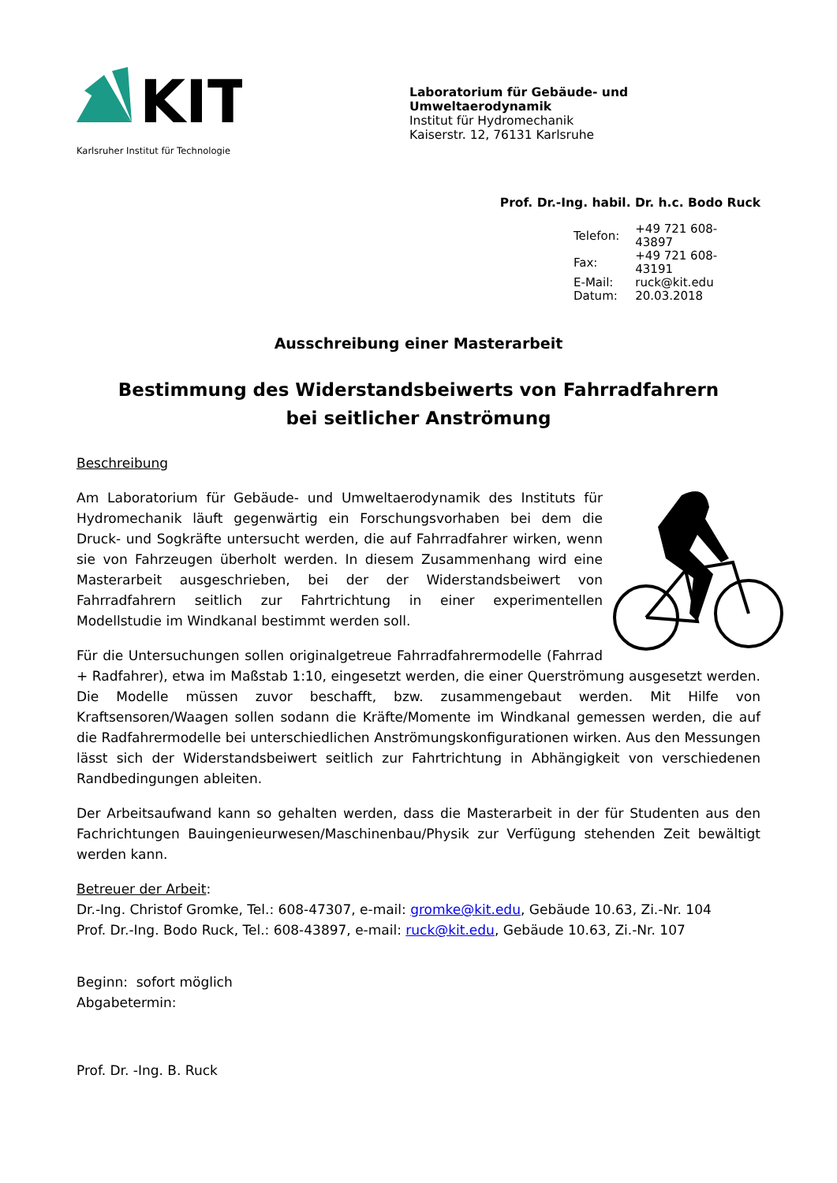KIT
Karlsruher Institut für Technologie
Laboratorium für Gebäude- und Umweltaerodynamik
Institut für Hydromechanik
Kaiserstr. 12, 76131 Karlsruhe
Prof. Dr.-Ing. habil. Dr. h.c. Bodo Ruck
| Telefon: | +49 721 608-43897 |
| Fax: | +49 721 608-43191 |
| E-Mail: | ruck@kit.edu |
| Datum: | 20.03.2018 |
Ausschreibung einer Masterarbeit
Bestimmung des Widerstandsbeiwerts von Fahrradfahrern
bei seitlicher Anströmung
Beschreibung
Am Laboratorium für Gebäude- und Umweltaerodynamik des Instituts für Hydromechanik läuft gegenwärtig ein Forschungsvorhaben bei dem die Druck- und Sogkräfte untersucht werden, die auf Fahrradfahrer wirken, wenn sie von Fahrzeugen überholt werden. In diesem Zusammenhang wird eine Masterarbeit ausgeschrieben, bei der der Widerstandsbeiwert von Fahrradfahrern seitlich zur Fahrtrichtung in einer experimentellen Modellstudie im Windkanal bestimmt werden soll.
Für die Untersuchungen sollen originalgetreue Fahrradfahrermodelle (Fahrrad + Radfahrer), etwa im Maßstab 1:10, eingesetzt werden, die einer Querströmung ausgesetzt werden. Die Modelle müssen zuvor beschafft, bzw. zusammengebaut werden. Mit Hilfe von Kraftsensoren/Waagen sollen sodann die Kräfte/Momente im Windkanal gemessen werden, die auf die Radfahrermodelle bei unterschiedlichen Anströmungskonfigurationen wirken. Aus den Messungen lässt sich der Widerstandsbeiwert seitlich zur Fahrtrichtung in Abhängigkeit von verschiedenen Randbedingungen ableiten.
Der Arbeitsaufwand kann so gehalten werden, dass die Masterarbeit in der für Studenten aus den Fachrichtungen Bauingenieurwesen/Maschinenbau/Physik zur Verfügung stehenden Zeit bewältigt werden kann.
Betreuer der Arbeit:
Dr.-Ing. Christof Gromke, Tel.: 608-47307, e-mail: gromke@kit.edu, Gebäude 10.63, Zi.-Nr. 104
Prof. Dr.-Ing. Bodo Ruck, Tel.: 608-43897, e-mail: ruck@kit.edu, Gebäude 10.63, Zi.-Nr. 107
Beginn: sofort möglich
Abgabetermin:
Prof. Dr. -Ing. B. Ruck